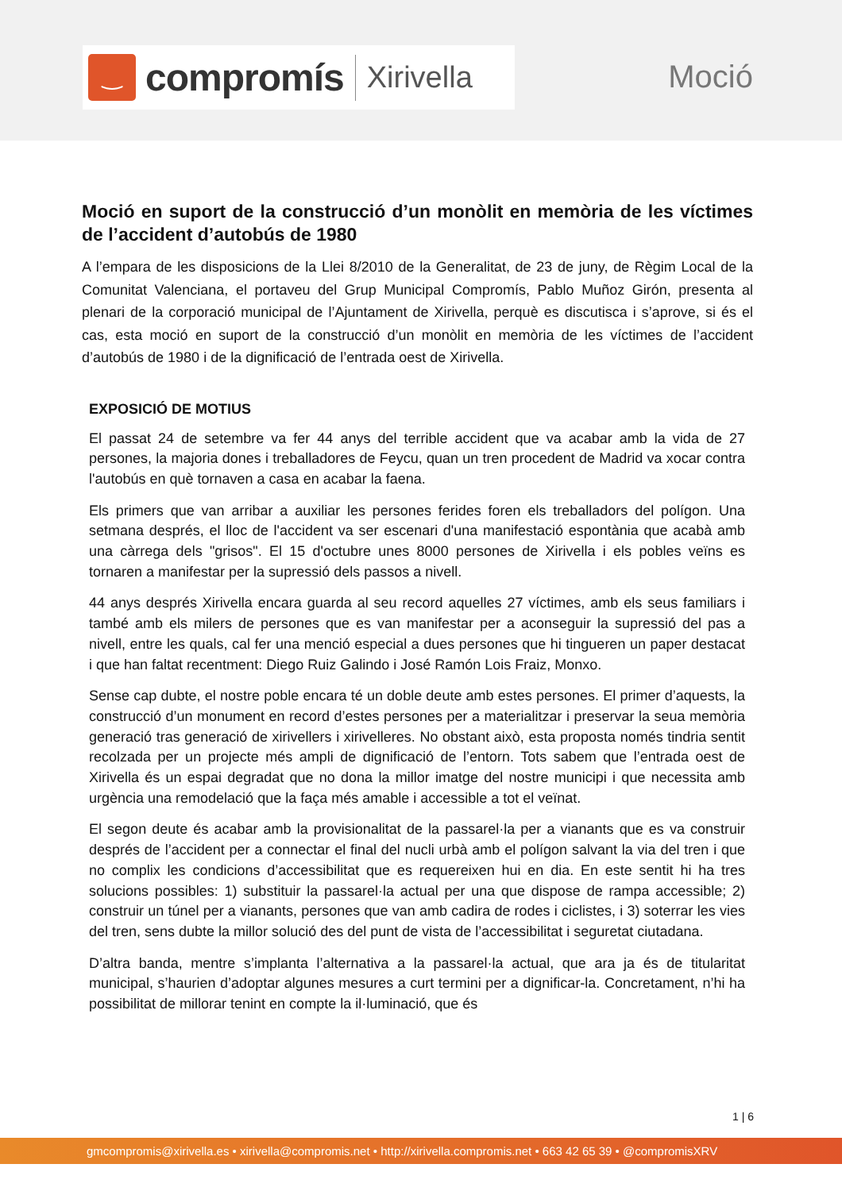‿
compromís
Xirivella
Moció
Moció en suport de la construcció d’un monòlit en memòria de les víctimes de l’accident d’autobús de 1980
A l’empara de les disposicions de la Llei 8/2010 de la Generalitat, de 23 de juny, de Règim Local de la Comunitat Valenciana, el portaveu del Grup Municipal Compromís, Pablo Muñoz Girón, presenta al plenari de la corporació municipal de l’Ajuntament de Xirivella, perquè es discutisca i s’aprove, si és el cas, esta moció en suport de la construcció d’un monòlit en memòria de les víctimes de l’accident d’autobús de 1980 i de la dignificació de l’entrada oest de Xirivella.
EXPOSICIÓ DE MOTIUS
El passat 24 de setembre va fer 44 anys del terrible accident que va acabar amb la vida de 27 persones, la majoria dones i treballadores de Feycu, quan un tren procedent de Madrid va xocar contra l'autobús en què tornaven a casa en acabar la faena.
Els primers que van arribar a auxiliar les persones ferides foren els treballadors del polígon. Una setmana després, el lloc de l'accident va ser escenari d'una manifestació espontània que acabà amb una càrrega dels "grisos". El 15 d'octubre unes 8000 persones de Xirivella i els pobles veïns es tornaren a manifestar per la supressió dels passos a nivell.
44 anys després Xirivella encara guarda al seu record aquelles 27 víctimes, amb els seus familiars i també amb els milers de persones que es van manifestar per a aconseguir la supressió del pas a nivell, entre les quals, cal fer una menció especial a dues persones que hi tingueren un paper destacat i que han faltat recentment: Diego Ruiz Galindo i José Ramón Lois Fraiz, Monxo.
Sense cap dubte, el nostre poble encara té un doble deute amb estes persones. El primer d’aquests, la construcció d’un monument en record d’estes persones per a materialitzar i preservar la seua memòria generació tras generació de xirivellers i xirivelleres. No obstant això, esta proposta només tindria sentit recolzada per un projecte més ampli de dignificació de l’entorn. Tots sabem que l’entrada oest de Xirivella és un espai degradat que no dona la millor imatge del nostre municipi i que necessita amb urgència una remodelació que la faça més amable i accessible a tot el veïnat.
El segon deute és acabar amb la provisionalitat de la passarel·la per a vianants que es va construir després de l’accident per a connectar el final del nucli urbà amb el polígon salvant la via del tren i que no complix les condicions d’accessibilitat que es requereixen hui en dia. En este sentit hi ha tres solucions possibles: 1) substituir la passarel·la actual per una que dispose de rampa accessible; 2) construir un túnel per a vianants, persones que van amb cadira de rodes i ciclistes, i 3) soterrar les vies del tren, sens dubte la millor solució des del punt de vista de l’accessibilitat i seguretat ciutadana.
D’altra banda, mentre s’implanta l’alternativa a la passarel·la actual, que ara ja és de titularitat municipal, s’haurien d’adoptar algunes mesures a curt termini per a dignificar-la. Concretament, n’hi ha possibilitat de millorar tenint en compte la il·luminació, que és
1 | 6
gmcompromis@xirivella.es • xirivella@compromis.net • http://xirivella.compromis.net • 663 42 65 39 • @compromisXRV